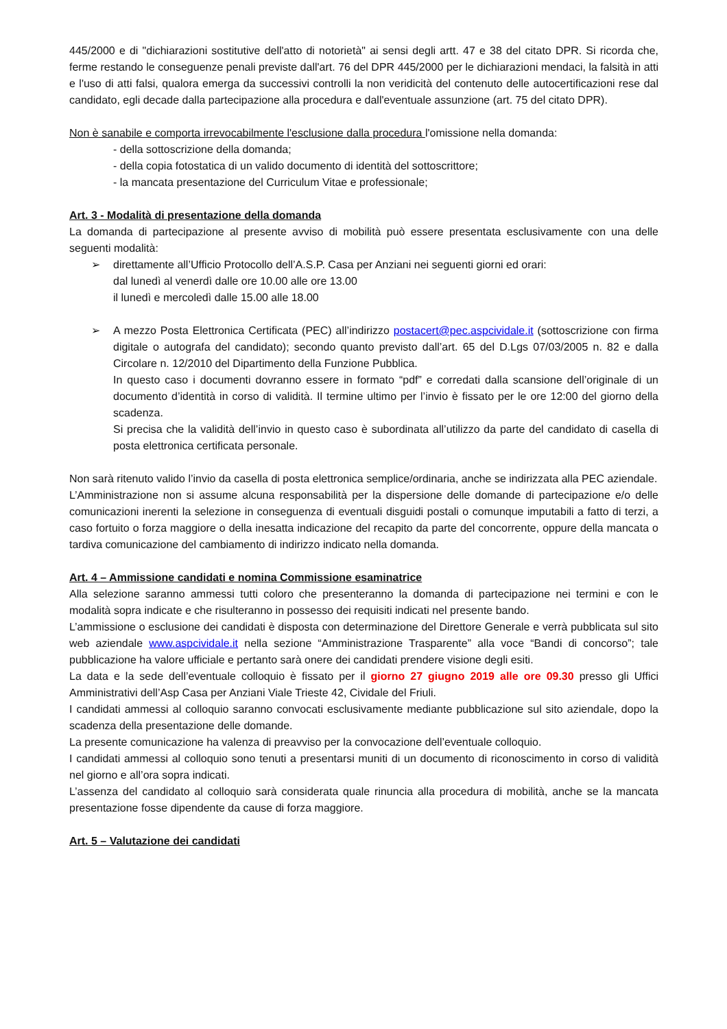445/2000 e di "dichiarazioni sostitutive dell'atto di notorietà" ai sensi degli artt. 47 e 38 del citato DPR. Si ricorda che, ferme restando le conseguenze penali previste dall'art. 76 del DPR 445/2000 per le dichiarazioni mendaci, la falsità in atti e l'uso di atti falsi, qualora emerga da successivi controlli la non veridicità del contenuto delle autocertificazioni rese dal candidato, egli decade dalla partecipazione alla procedura e dall'eventuale assunzione (art. 75 del citato DPR).
Non è sanabile e comporta irrevocabilmente l'esclusione dalla procedura l'omissione nella domanda:
- della sottoscrizione della domanda;
- della copia fotostatica di un valido documento di identità del sottoscrittore;
- la mancata presentazione del Curriculum Vitae e professionale;
Art. 3 - Modalità di presentazione della domanda
La domanda di partecipazione al presente avviso di mobilità può essere presentata esclusivamente con una delle seguenti modalità:
➢ direttamente all’Ufficio Protocollo dell’A.S.P. Casa per Anziani nei seguenti giorni ed orari:
dal lunedì al venerdì dalle ore 10.00 alle ore 13.00
il lunedì e mercoledì dalle 15.00 alle 18.00
➢ A mezzo Posta Elettronica Certificata (PEC) all’indirizzo postacert@pec.aspcividale.it (sottoscrizione con firma digitale o autografa del candidato); secondo quanto previsto dall’art. 65 del D.Lgs 07/03/2005 n. 82 e dalla Circolare n. 12/2010 del Dipartimento della Funzione Pubblica.
In questo caso i documenti dovranno essere in formato “pdf” e corredati dalla scansione dell’originale di un documento d’identità in corso di validità. Il termine ultimo per l’invio è fissato per le ore 12:00 del giorno della scadenza.
Si precisa che la validità dell’invio in questo caso è subordinata all’utilizzo da parte del candidato di casella di posta elettronica certificata personale.
Non sarà ritenuto valido l’invio da casella di posta elettronica semplice/ordinaria, anche se indirizzata alla PEC aziendale.
L’Amministrazione non si assume alcuna responsabilità per la dispersione delle domande di partecipazione e/o delle comunicazioni inerenti la selezione in conseguenza di eventuali disguidi postali o comunque imputabili a fatto di terzi, a caso fortuito o forza maggiore o della inesatta indicazione del recapito da parte del concorrente, oppure della mancata o tardiva comunicazione del cambiamento di indirizzo indicato nella domanda.
Art. 4 – Ammissione candidati e nomina Commissione esaminatrice
Alla selezione saranno ammessi tutti coloro che presenteranno la domanda di partecipazione nei termini e con le modalità sopra indicate e che risulteranno in possesso dei requisiti indicati nel presente bando.
L’ammissione o esclusione dei candidati è disposta con determinazione del Direttore Generale e verrà pubblicata sul sito web aziendale www.aspcividale.it nella sezione “Amministrazione Trasparente” alla voce “Bandi di concorso”; tale pubblicazione ha valore ufficiale e pertanto sarà onere dei candidati prendere visione degli esiti.
La data e la sede dell’eventuale colloquio è fissato per il giorno 27 giugno 2019 alle ore 09.30 presso gli Uffici Amministrativi dell’Asp Casa per Anziani Viale Trieste 42, Cividale del Friuli.
I candidati ammessi al colloquio saranno convocati esclusivamente mediante pubblicazione sul sito aziendale, dopo la scadenza della presentazione delle domande.
La presente comunicazione ha valenza di preavviso per la convocazione dell’eventuale colloquio.
I candidati ammessi al colloquio sono tenuti a presentarsi muniti di un documento di riconoscimento in corso di validità nel giorno e all’ora sopra indicati.
L’assenza del candidato al colloquio sarà considerata quale rinuncia alla procedura di mobilità, anche se la mancata presentazione fosse dipendente da cause di forza maggiore.
Art. 5 – Valutazione dei candidati